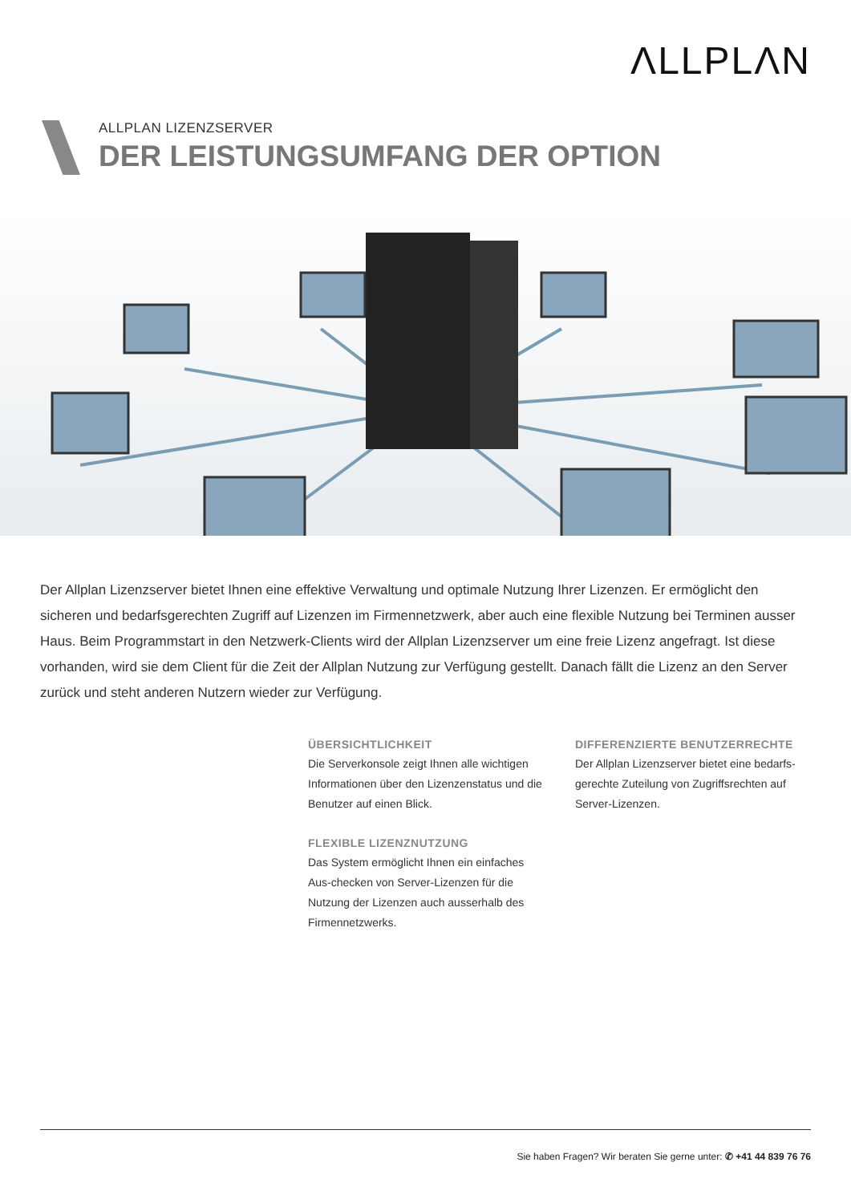ΛLLPLΛN
ALLPLAN LIZENZSERVER
DER LEISTUNGSUMFANG DER OPTION
Der Allplan Lizenzserver bietet Ihnen eine effektive Verwaltung und optimale Nutzung Ihrer Lizenzen. Er ermöglicht den sicheren und bedarfsgerechten Zugriff auf Lizenzen im Firmennetzwerk, aber auch eine flexible Nutzung bei Terminen ausser Haus. Beim Programmstart in den Netzwerk-Clients wird der Allplan Lizenzserver um eine freie Lizenz angefragt. Ist diese vorhanden, wird sie dem Client für die Zeit der Allplan Nutzung zur Verfügung gestellt. Danach fällt die Lizenz an den Server zurück und steht anderen Nutzern wieder zur Verfügung.
ÜBERSICHTLICHKEIT
Die Serverkonsole zeigt Ihnen alle wichtigen Informationen über den Lizenzenstatus und die Benutzer auf einen Blick.
FLEXIBLE LIZENZNUTZUNG
Das System ermöglicht Ihnen ein einfaches Aus-checken von Server-Lizenzen für die Nutzung der Lizenzen auch ausserhalb des Firmennetzwerks.
DIFFERENZIERTE BENUTZERRECHTE
Der Allplan Lizenzserver bietet eine bedarfs-gerechte Zuteilung von Zugriffsrechten auf Server-Lizenzen.
Sie haben Fragen? Wir beraten Sie gerne unter: ✆ +41 44 839 76 76